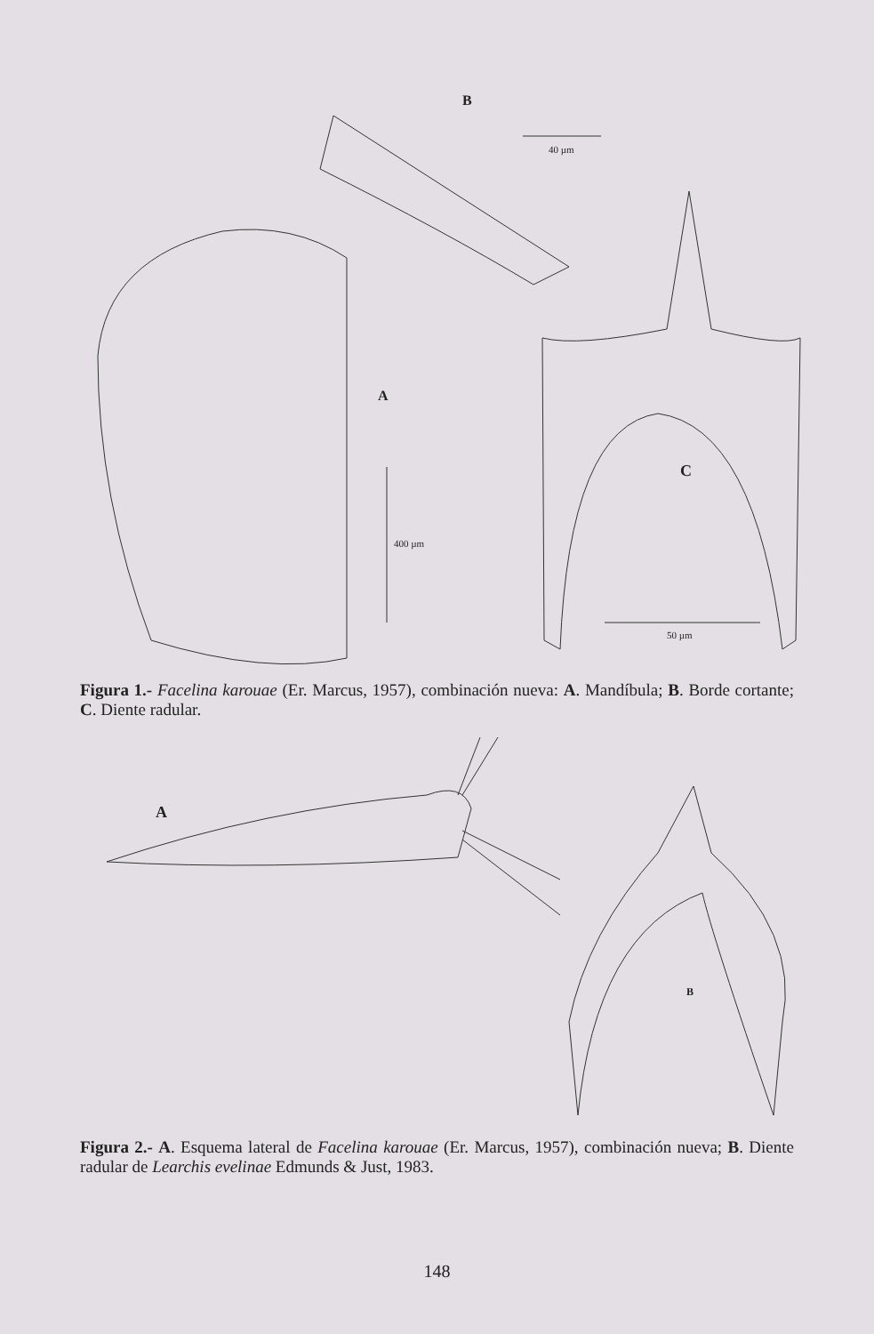B
40 µm
A
400 µm
C
50 µm
Figura 1.- Facelina karouae (Er. Marcus, 1957), combinación nueva: A. Mandíbula; B. Borde cortante; C. Diente radular.
A
B
Figura 2.- A. Esquema lateral de Facelina karouae (Er. Marcus, 1957), combinación nueva; B. Diente radular de Learchis evelinae Edmunds & Just, 1983.
148